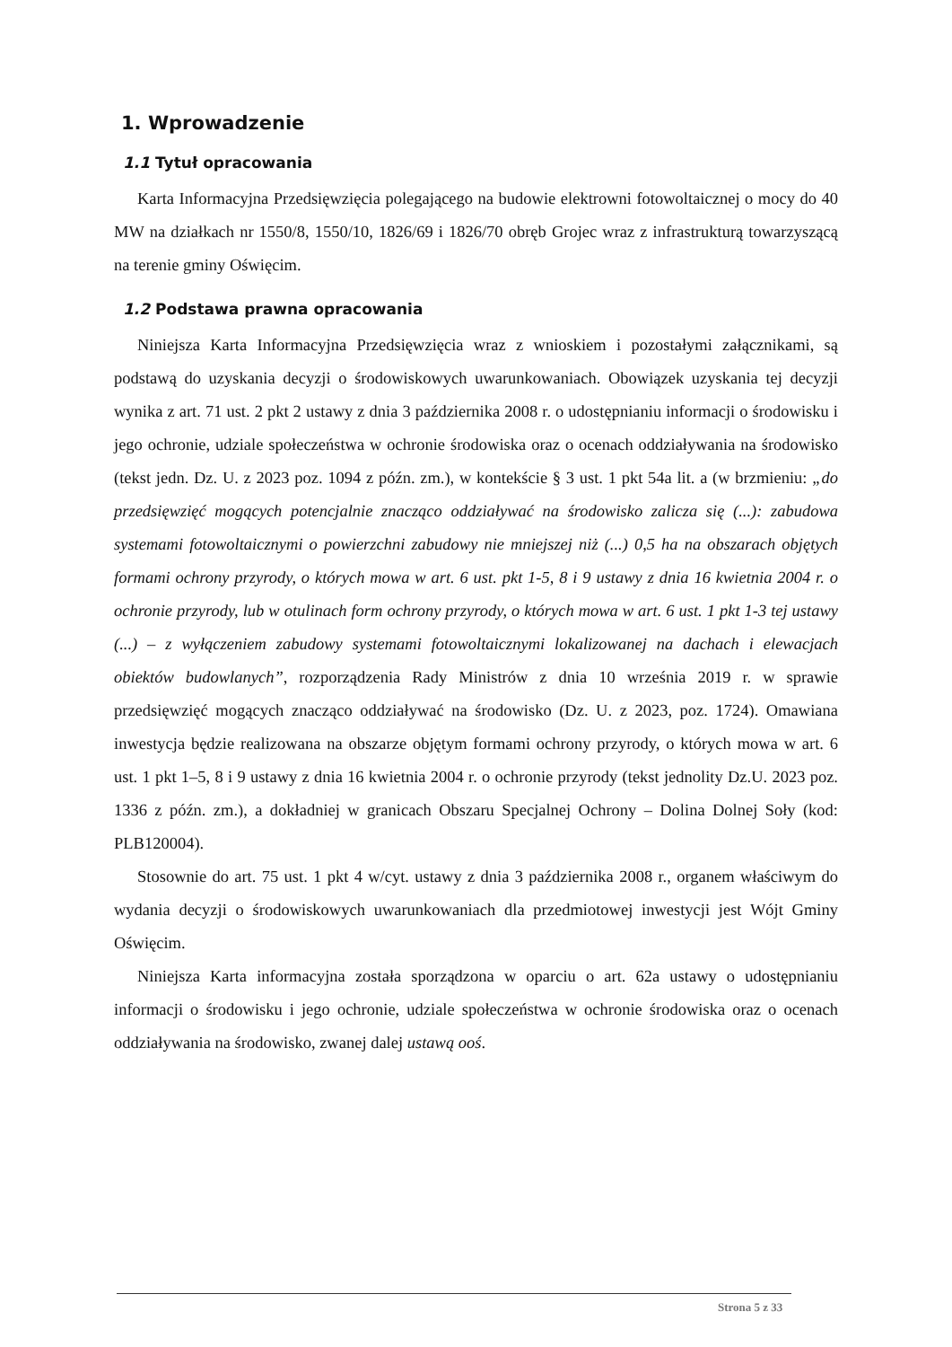1. Wprowadzenie
1.1 Tytuł opracowania
Karta Informacyjna Przedsięwzięcia polegającego na budowie elektrowni fotowoltaicznej o mocy do 40 MW na działkach nr 1550/8, 1550/10, 1826/69 i 1826/70 obręb Grojec wraz z infrastrukturą towarzyszącą na terenie gminy Oświęcim.
1.2 Podstawa prawna opracowania
Niniejsza Karta Informacyjna Przedsięwzięcia wraz z wnioskiem i pozostałymi załącznikami, są podstawą do uzyskania decyzji o środowiskowych uwarunkowaniach. Obowiązek uzyskania tej decyzji wynika z art. 71 ust. 2 pkt 2 ustawy z dnia 3 października 2008 r. o udostępnianiu informacji o środowisku i jego ochronie, udziale społeczeństwa w ochronie środowiska oraz o ocenach oddziaływania na środowisko (tekst jedn. Dz. U. z 2023 poz. 1094 z późn. zm.), w kontekście § 3 ust. 1 pkt 54a lit. a (w brzmieniu: „do przedsięwzięć mogących potencjalnie znacząco oddziaływać na środowisko zalicza się (...): zabudowa systemami fotowoltaicznymi o powierzchni zabudowy nie mniejszej niż (...) 0,5 ha na obszarach objętych formami ochrony przyrody, o których mowa w art. 6 ust. pkt 1-5, 8 i 9 ustawy z dnia 16 kwietnia 2004 r. o ochronie przyrody, lub w otulinach form ochrony przyrody, o których mowa w art. 6 ust. 1 pkt 1-3 tej ustawy (...) – z wyłączeniem zabudowy systemami fotowoltaicznymi lokalizowanej na dachach i elewacjach obiektów budowlanych”, rozporządzenia Rady Ministrów z dnia 10 września 2019 r. w sprawie przedsięwzięć mogących znacząco oddziaływać na środowisko (Dz. U. z 2023, poz. 1724). Omawiana inwestycja będzie realizowana na obszarze objętym formami ochrony przyrody, o których mowa w art. 6 ust. 1 pkt 1–5, 8 i 9 ustawy z dnia 16 kwietnia 2004 r. o ochronie przyrody (tekst jednolity Dz.U. 2023 poz. 1336 z późn. zm.), a dokładniej w granicach Obszaru Specjalnej Ochrony – Dolina Dolnej Soły (kod: PLB120004).
Stosownie do art. 75 ust. 1 pkt 4 w/cyt. ustawy z dnia 3 października 2008 r., organem właściwym do wydania decyzji o środowiskowych uwarunkowaniach dla przedmiotowej inwestycji jest Wójt Gminy Oświęcim.
Niniejsza Karta informacyjna została sporządzona w oparciu o art. 62a ustawy o udostępnianiu informacji o środowisku i jego ochronie, udziale społeczeństwa w ochronie środowiska oraz o ocenach oddziaływania na środowisko, zwanej dalej ustawą ooś.
Strona 5 z 33